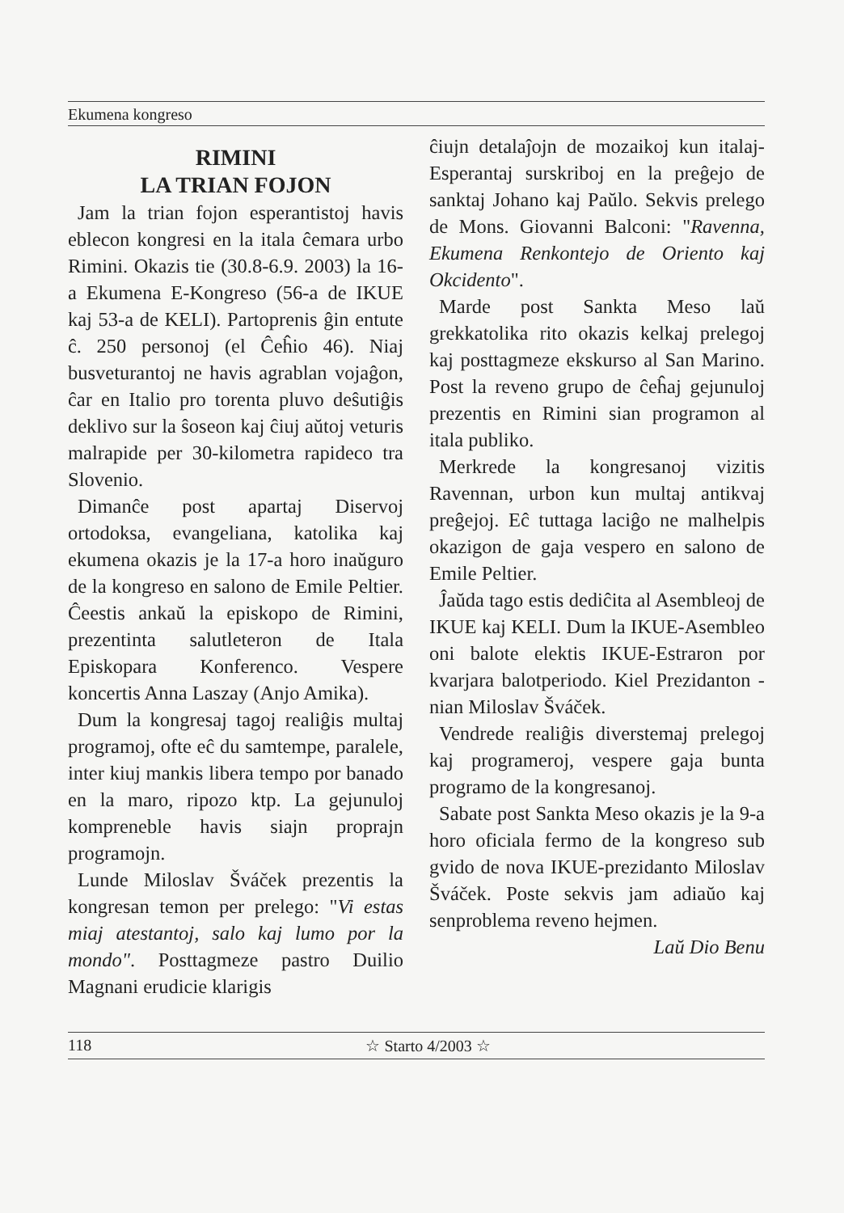Ekumena kongreso
RIMINI
LA TRIAN FOJON
Jam la trian fojon esperantistoj havis eblecon kongresi en la itala ĉemara urbo Rimini. Okazis tie (30.8-6.9. 2003) la 16-a Ekumena E-Kongreso (56-a de IKUE kaj 53-a de KELI). Partoprenis ĝin entute ĉ. 250 personoj (el Ĉeĥio 46). Niaj busveturantoj ne havis agrablan vojaĝon, ĉar en Italio pro torenta pluvo deŝutiĝis deklivo sur la ŝoseon kaj ĉiuj aŭtoj veturis malrapide per 30-kilometra rapideco tra Slovenio.
Dimanĉe post apartaj Diservoj ortodoksa, evangeliana, katolika kaj ekumena okazis je la 17-a horo inaŭguro de la kongreso en salono de Emile Peltier. Ĉeestis ankaŭ la episkopo de Rimini, prezentinta salutleteron de Itala Episkopara Konferenco. Vespere koncertis Anna Laszay (Anjo Amika).
Dum la kongresaj tagoj realiĝis multaj programoj, ofte eĉ du samtempe, paralele, inter kiuj mankis libera tempo por banado en la maro, ripozo ktp. La gejunuloj komprenеble havis siajn proprajn programojn.
Lunde Miloslav Šváček prezentis la kongresan temon per prelego: "Vi estas miaj atestantoj, salo kaj lumo por la mondo". Posttagmeze pastro Duilio Magnani erudicie klarigis
ĉiujn detalaĵojn de mozaikoj kun italaj-Esperantaj surskriboj en la preĝejo de sanktaj Johano kaj Paŭlo. Sekvis prelego de Mons. Giovanni Balconi: "Ravenna, Ekumena Renkontejo de Oriento kaj Okcidento".
Marde post Sankta Meso laŭ grekkatolika rito okazis kelkaj prelegoj kaj posttagmeze ekskurso al San Marino. Post la reveno grupo de ĉeĥaj gejunuloj prezentis en Rimini sian programon al itala publiko.
Merkrede la kongresanoj vizitis Ravennan, urbon kun multaj antikvaj preĝejoj. Eĉ tuttaga laciĝo ne malhelpis okazigon de gaja vespero en salono de Emile Peltier.
Ĵaŭda tago estis dediĉita al Asembleoj de IKUE kaj KELI. Dum la IKUE-Asembleo oni balote elektis IKUE-Estraron por kvarjara balotperiodo. Kiel Prezidanton - nian Miloslav Šváček.
Vendrede realiĝis diverstemaj prelegoj kaj programeroj, vespere gaja bunta programo de la kongresanoj.
Sabate post Sankta Meso okazis je la 9-a horo oficiala fermo de la kongreso sub gvido de nova IKUE-prezidanto Miloslav Šváček. Poste sekvis jam adiaŭo kaj senproblema reveno hejmen.
Laŭ Dio Benu
118 ☆ Starto 4/2003 ☆